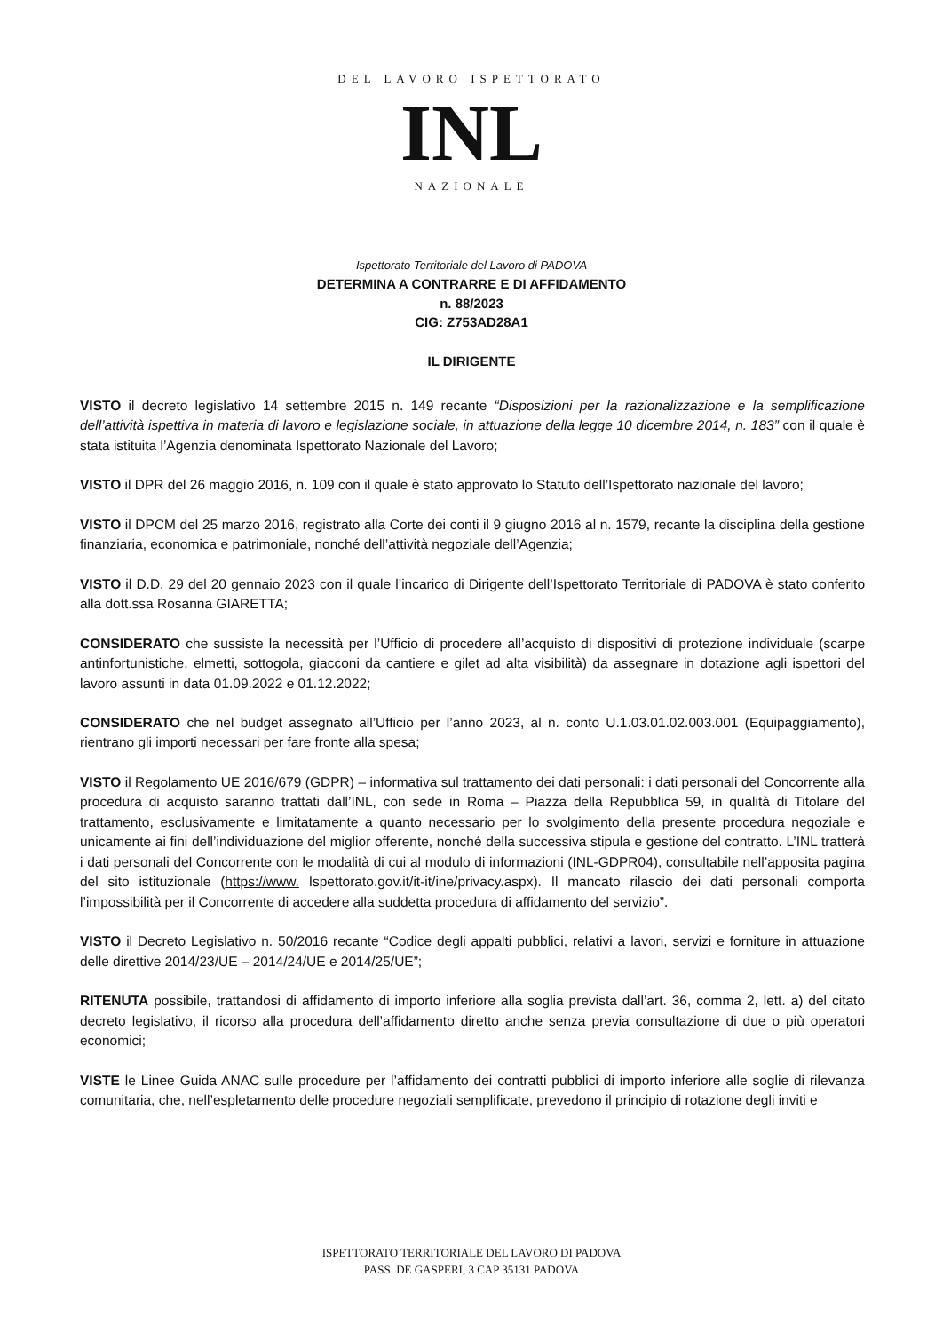DEL LAVORO ISPETTORATO
INL
NAZIONALE
Ispettorato Territoriale del Lavoro di PADOVA
DETERMINA A CONTRARRE E DI AFFIDAMENTO
n. 88/2023
CIG: Z753AD28A1
IL DIRIGENTE
VISTO il decreto legislativo 14 settembre 2015 n. 149 recante “Disposizioni per la razionalizzazione e la semplificazione dell’attività ispettiva in materia di lavoro e legislazione sociale, in attuazione della legge 10 dicembre 2014, n. 183” con il quale è stata istituita l’Agenzia denominata Ispettorato Nazionale del Lavoro;
VISTO il DPR del 26 maggio 2016, n. 109 con il quale è stato approvato lo Statuto dell’Ispettorato nazionale del lavoro;
VISTO il DPCM del 25 marzo 2016, registrato alla Corte dei conti il 9 giugno 2016 al n. 1579, recante la disciplina della gestione finanziaria, economica e patrimoniale, nonché dell’attività negoziale dell’Agenzia;
VISTO il D.D. 29 del 20 gennaio 2023 con il quale l’incarico di Dirigente dell’Ispettorato Territoriale di PADOVA è stato conferito alla dott.ssa Rosanna GIARETTA;
CONSIDERATO che sussiste la necessità per l’Ufficio di procedere all’acquisto di dispositivi di protezione individuale (scarpe antinfortunistiche, elmetti, sottogola, giacconi da cantiere e gilet ad alta visibilità) da assegnare in dotazione agli ispettori del lavoro assunti in data 01.09.2022 e 01.12.2022;
CONSIDERATO che nel budget assegnato all’Ufficio per l’anno 2023, al n. conto U.1.03.01.02.003.001 (Equipaggiamento), rientrano gli importi necessari per fare fronte alla spesa;
VISTO il Regolamento UE 2016/679 (GDPR) – informativa sul trattamento dei dati personali: i dati personali del Concorrente alla procedura di acquisto saranno trattati dall’INL, con sede in Roma – Piazza della Repubblica 59, in qualità di Titolare del trattamento, esclusivamente e limitatamente a quanto necessario per lo svolgimento della presente procedura negoziale e unicamente ai fini dell’individuazione del miglior offerente, nonché della successiva stipula e gestione del contratto. L’INL tratterà i dati personali del Concorrente con le modalità di cui al modulo di informazioni (INL-GDPR04), consultabile nell’apposita pagina del sito istituzionale (https://www. Ispettorato.gov.it/it-it/ine/privacy.aspx). Il mancato rilascio dei dati personali comporta l’impossibilità per il Concorrente di accedere alla suddetta procedura di affidamento del servizio”.
VISTO il Decreto Legislativo n. 50/2016 recante “Codice degli appalti pubblici, relativi a lavori, servizi e forniture in attuazione delle direttive 2014/23/UE – 2014/24/UE e 2014/25/UE”;
RITENUTA possibile, trattandosi di affidamento di importo inferiore alla soglia prevista dall’art. 36, comma 2, lett. a) del citato decreto legislativo, il ricorso alla procedura dell’affidamento diretto anche senza previa consultazione di due o più operatori economici;
VISTE le Linee Guida ANAC sulle procedure per l’affidamento dei contratti pubblici di importo inferiore alle soglie di rilevanza comunitaria, che, nell’espletamento delle procedure negoziali semplificate, prevedono il principio di rotazione degli inviti e
ISPETTORATO TERRITORIALE DEL LAVORO DI PADOVA
PASS. DE GASPERI, 3 CAP 35131 PADOVA